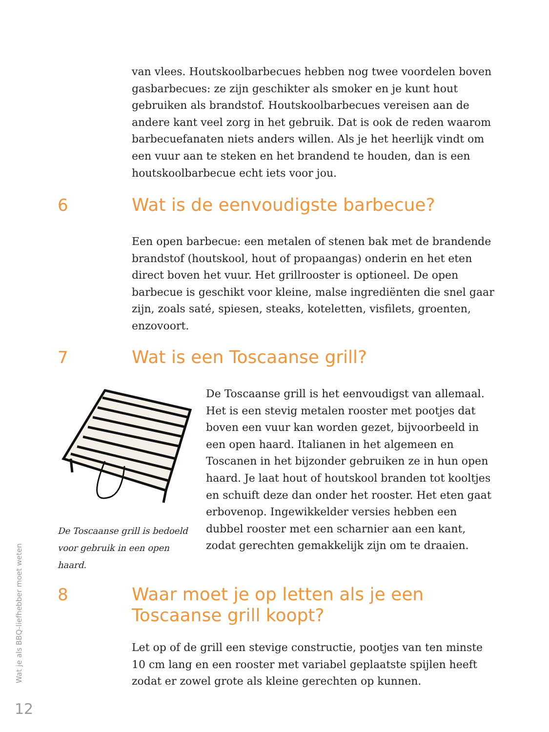van vlees. Houtskoolbarbecues hebben nog twee voordelen boven gasbarbecues: ze zijn geschikter als smoker en je kunt hout gebruiken als brandstof. Houtskoolbarbecues vereisen aan de andere kant veel zorg in het gebruik. Dat is ook de reden waarom barbecuefanaten niets anders willen. Als je het heerlijk vindt om een vuur aan te steken en het brandend te houden, dan is een houtskoolbarbecue echt iets voor jou.
6
Wat is de eenvoudigste barbecue?
Een open barbecue: een metalen of stenen bak met de brandende brandstof (houtskool, hout of propaangas) onderin en het eten direct boven het vuur. Het grillrooster is optioneel. De open barbecue is geschikt voor kleine, malse ingrediënten die snel gaar zijn, zoals saté, spiesen, steaks, koteletten, visfilets, groenten, enzovoort.
7 Wat is een Toscaanse grill?
De Toscaanse grill is bedoeld voor gebruik in een open haard.
De Toscaanse grill is het eenvoudigst van allemaal. Het is een stevig metalen rooster met pootjes dat boven een vuur kan worden gezet, bijvoorbeeld in een open haard. Italianen in het algemeen en Toscanen in het bijzonder gebruiken ze in hun open haard. Je laat hout of houtskool branden tot kooltjes en schuift deze dan onder het rooster. Het eten gaat erbovenop. Ingewikkelder versies hebben een dubbel rooster met een scharnier aan een kant, zodat gerechten gemakkelijk zijn om te draaien.
8
Waar moet je op letten als je een
Toscaanse grill koopt?
Let op of de grill een stevige constructie, pootjes van ten minste 10 cm lang en een rooster met variabel geplaatste spijlen heeft zodat er zowel grote als kleine gerechten op kunnen.
Wat je als BBQ-liefhebber moet weten
12